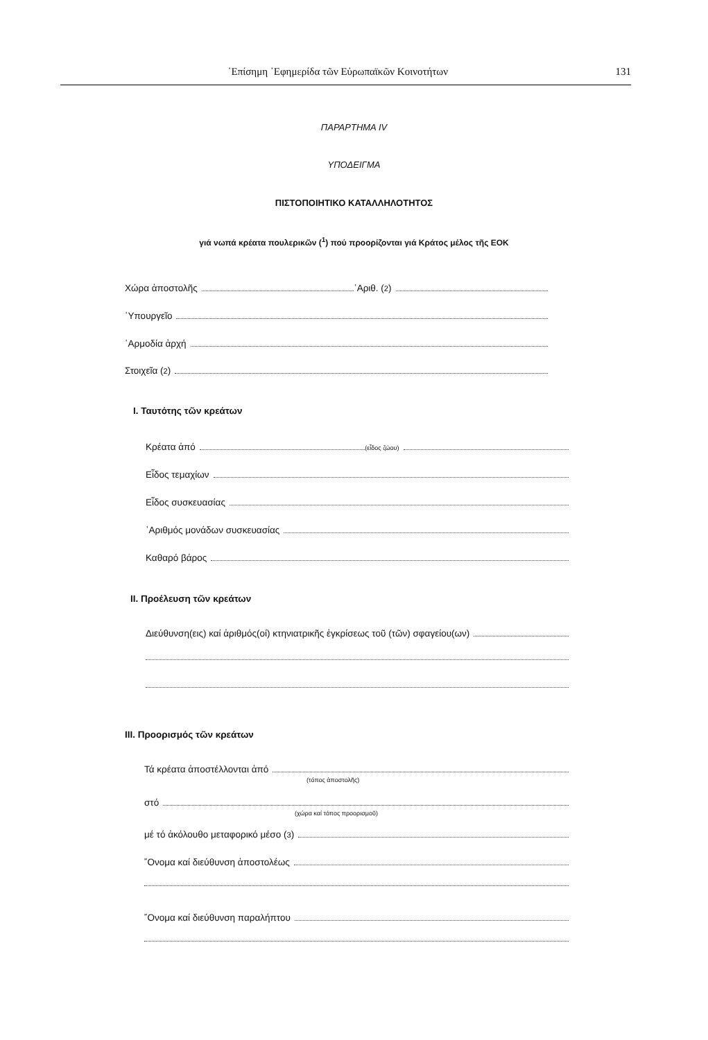᾿Επίσημη ᾿Εφημερίδα τῶν Εὐρωπαϊκῶν Κοινοτήτων 131
ΠΑΡΑΡΤΗΜΑ IV
ΥΠΟΔΕΙΓΜΑ
ΠΙΣΤΟΠΟΙΗΤΙΚΟ ΚΑΤΑΛΛΗΛΟΤΗΤΟΣ
γιά νωπά κρέατα πουλερικῶν (<sup>1</sup>) πού προορίζονται γιά Κράτος μέλος τῆς ΕΟΚ
Χώρα ἀποστολῆς ᾿Αριθ. (<sup>2</sup>)
῾Υπουργεῖο
῾Αρμοδία ἀρχή
Στοιχεῖα (<sup>2</sup>)
I. Ταυτότης τῶν κρεάτων
Κρέατα ἀπό (εἶδος ζώου)
Εἶδος τεμαχίων
Εἶδος συσκευασίας
᾿Αριθμός μονάδων συσκευασίας
Καθαρό βάρος
II. Προέλευση τῶν κρεάτων
Διεύθυνση(εις) καί ἀριθμός(οί) κτηνιατρικῆς ἐγκρίσεως τοῦ (τῶν) σφαγείου(ων)
III. Προορισμός τῶν κρεάτων
Τά κρέατα ἀποστέλλονται ἀπό
(τόπος ἀποστολῆς)
στό
(χώρα καί τόπος προορισμοῦ)
μέ τό ἀκόλουθο μεταφορικό μέσο (<sup>3</sup>)
῎Ονομα καί διεύθυνση ἀποστολέως
῎Ονομα καί διεύθυνση παραλήπτου